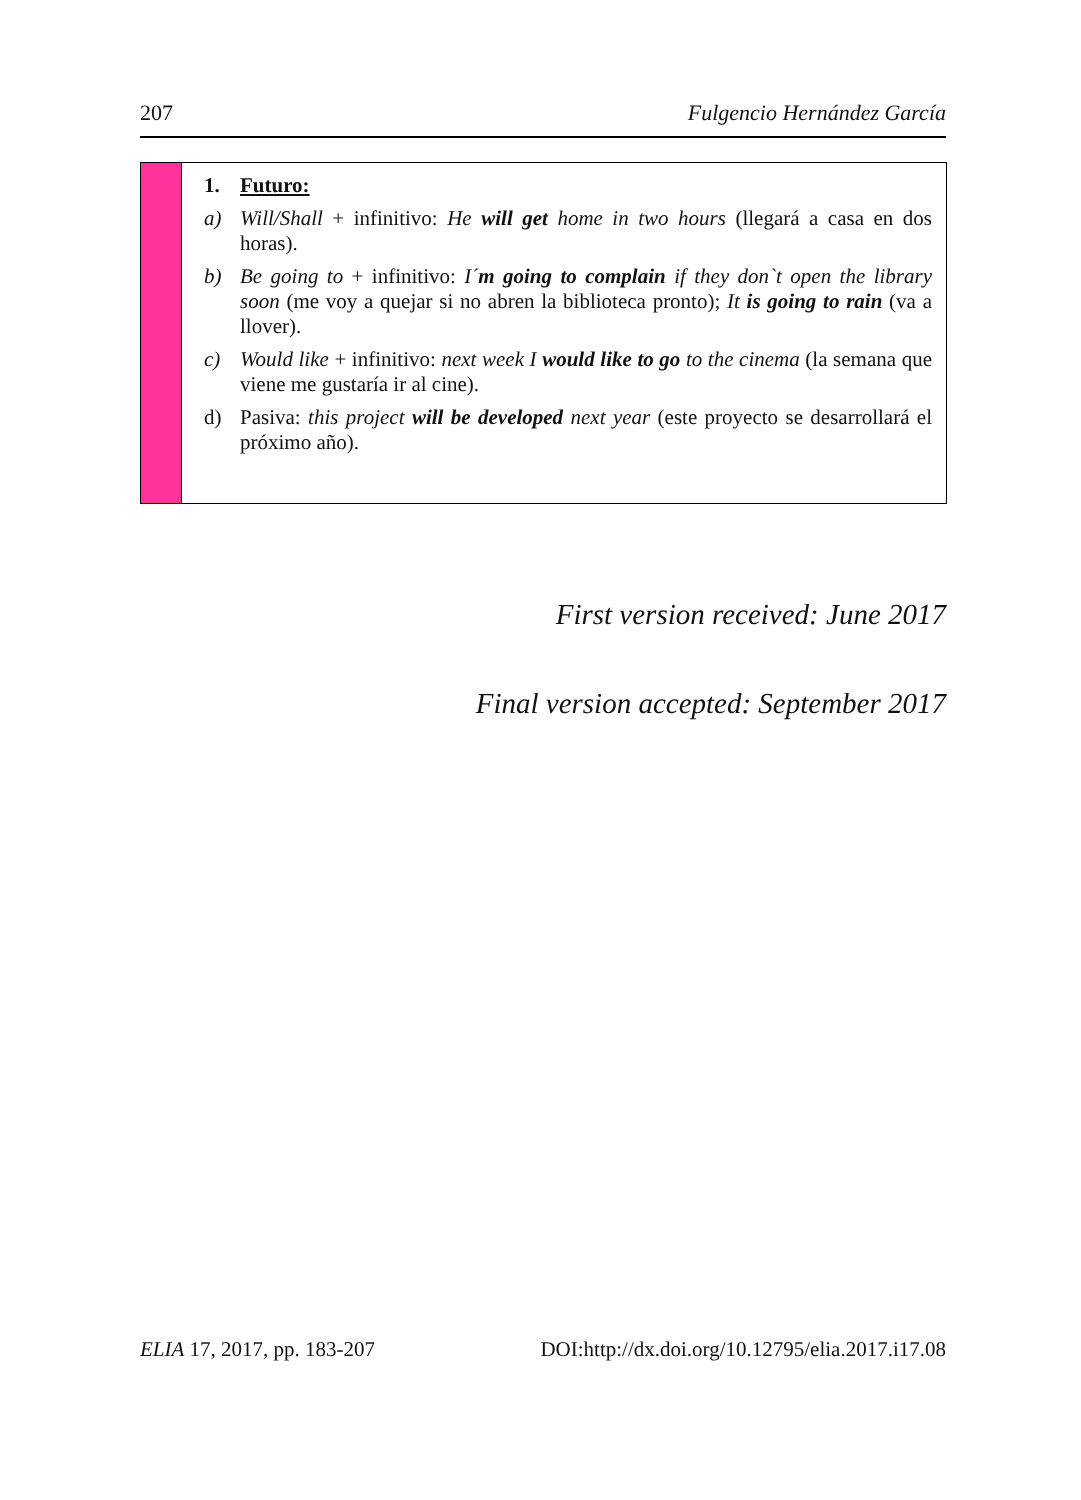207 Fulgencio Hernández García
1. Futuro:
a) Will/Shall + infinitivo: He will get home in two hours (llegará a casa en dos horas).
b) Be going to + infinitivo: I´m going to complain if they don`t open the library soon (me voy a quejar si no abren la biblioteca pronto); It is going to rain (va a llover).
c) Would like + infinitivo: next week I would like to go to the cinema (la semana que viene me gustaría ir al cine).
d) Pasiva: this project will be developed next year (este proyecto se desarrollará el próximo año).
First version received: June 2017
Final version accepted: September 2017
ELIA 17, 2017, pp. 183-207 DOI:http://dx.doi.org/10.12795/elia.2017.i17.08